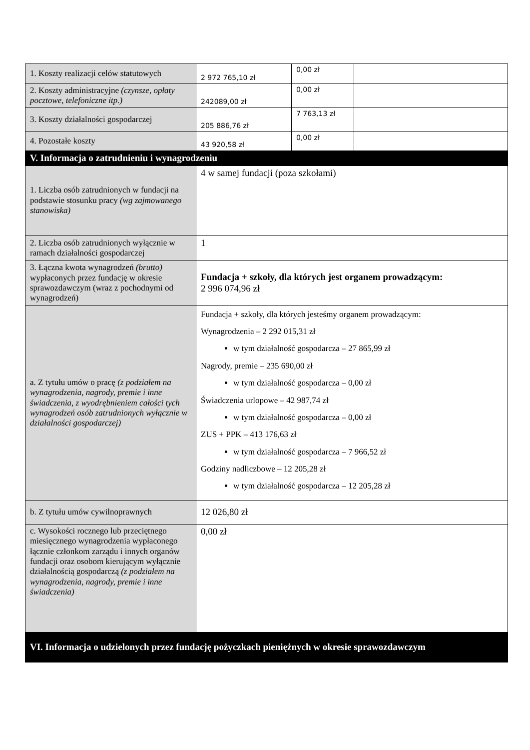| 1. Koszty realizacji celów statutowych | 2 972 765,10 zł | 0,00 zł | |
| 2. Koszty administracyjne (czynsze, opłaty pocztowe, telefoniczne itp.) | 242089,00 zł | 0,00 zł | |
| 3. Koszty działalności gospodarczej | 205 886,76 zł | 7 763,13 zł | |
| 4. Pozostałe koszty | 43 920,58 zł | 0,00 zł | |
| V. Informacja o zatrudnieniu i wynagrodzeniu | | | |
| 1. Liczba osób zatrudnionych w fundacji na podstawie stosunku pracy (wg zajmowanego stanowiska) | 4 w samej fundacji (poza szkołami) | | |
| 2. Liczba osób zatrudnionych wyłącznie w ramach działalności gospodarczej | 1 | | |
| 3. Łączna kwota wynagrodzeń (brutto) wypłaconych przez fundację w okresie sprawozdawczym (wraz z pochodnymi od wynagrodzeń) | Fundacja + szkoły, dla których jest organem prowadzącym: 2 996 074,96 zł | | |
| a. Z tytułu umów o pracę (z podziałem na wynagrodzenia, nagrody, premie i inne świadczenia, z wyodrębnieniem całości tych wynagrodzeń osób zatrudnionych wyłącznie w działalności gospodarczej) | Fundacja + szkoły, dla których jesteśmy organem prowadzącym: Wynagrodzenia – 2 292 015,31 zł w tym działalność gospodarcza – 27 865,99 zł Nagrody, premie – 235 690,00 zł w tym działalność gospodarcza – 0,00 zł Świadczenia urlopowe – 42 987,74 zł w tym działalność gospodarcza – 0,00 zł ZUS + PPK – 413 176,63 zł w tym działalność gospodarcza – 7 966,52 zł Godziny nadliczbowe – 12 205,28 zł w tym działalność gospodarcza – 12 205,28 zł | | |
| b. Z tytułu umów cywilnoprawnych | 12 026,80 zł | | |
| c. Wysokości rocznego lub przeciętnego miesięcznego wynagrodzenia wypłaconego łącznie członkom zarządu i innych organów fundacji oraz osobom kierującym wyłącznie działalnością gospodarczą (z podziałem na wynagrodzenia, nagrody, premie i inne świadczenia) | 0,00 zł | | |
| VI. Informacja o udzielonych przez fundację pożyczkach pieniężnych w okresie sprawozdawczym | | | |